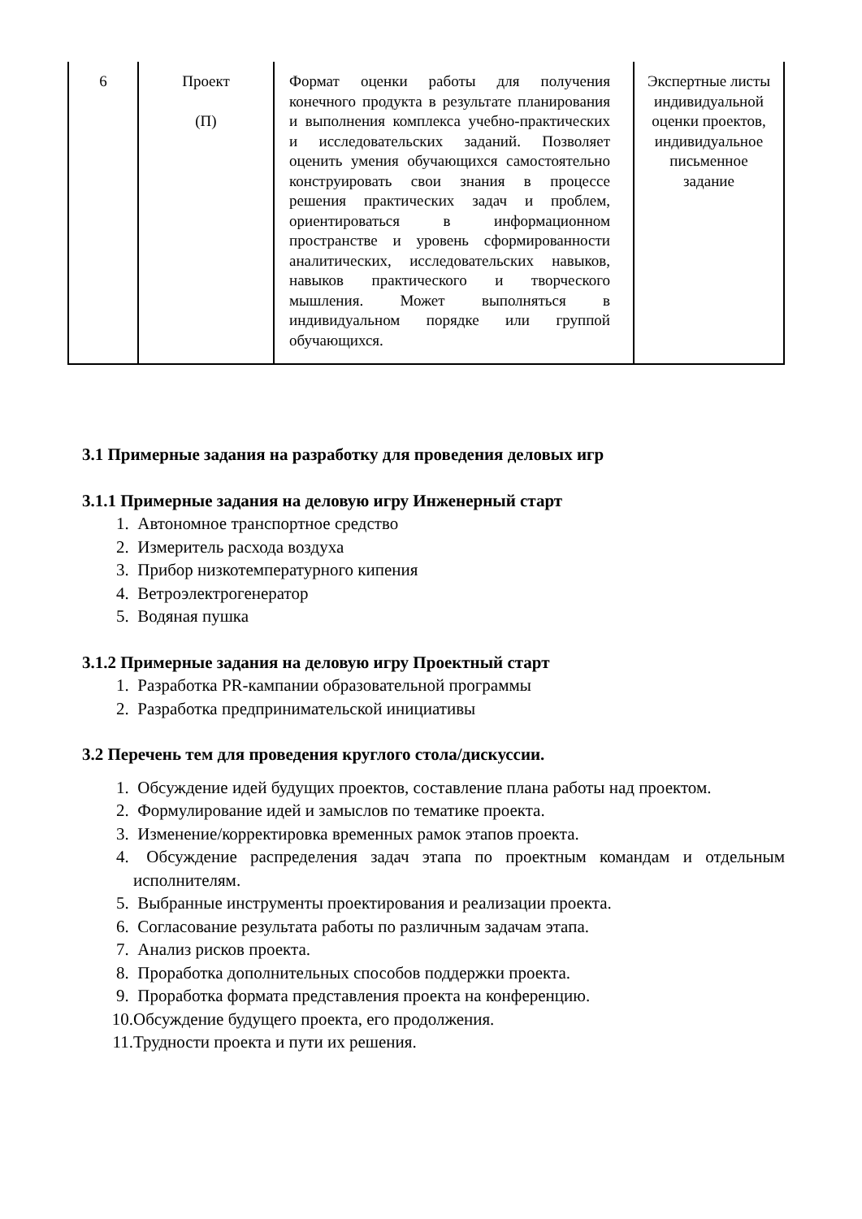| 6 | Проект (П) | Формат оценки работы для получения конечного продукта в результате планирования и выполнения комплекса учебно-практических и исследовательских заданий. Позволяет оценить умения обучающихся самостоятельно конструировать свои знания в процессе решения практических задач и проблем, ориентироваться в информационном пространстве и уровень сформированности аналитических, исследовательских навыков, навыков практического и творческого мышления. Может выполняться в индивидуальном порядке или группой обучающихся. | Экспертные листы индивидуальной оценки проектов, индивидуальное письменное задание |
3.1 Примерные задания на разработку для проведения деловых игр
3.1.1 Примерные задания на деловую игру Инженерный старт
1. Автономное транспортное средство
2. Измеритель расхода воздуха
3. Прибор низкотемпературного кипения
4. Ветроэлектрогенератор
5. Водяная пушка
3.1.2 Примерные задания на деловую игру Проектный старт
1. Разработка PR-кампании образовательной программы
2. Разработка предпринимательской инициативы
3.2 Перечень тем для проведения круглого стола/дискуссии.
1. Обсуждение идей будущих проектов, составление плана работы над проектом.
2. Формулирование идей и замыслов по тематике проекта.
3. Изменение/корректировка временных рамок этапов проекта.
4. Обсуждение распределения задач этапа по проектным командам и отдельным исполнителям.
5. Выбранные инструменты проектирования и реализации проекта.
6. Согласование результата работы по различным задачам этапа.
7. Анализ рисков проекта.
8. Проработка дополнительных способов поддержки проекта.
9. Проработка формата представления проекта на конференцию.
10. Обсуждение будущего проекта, его продолжения.
11. Трудности проекта и пути их решения.